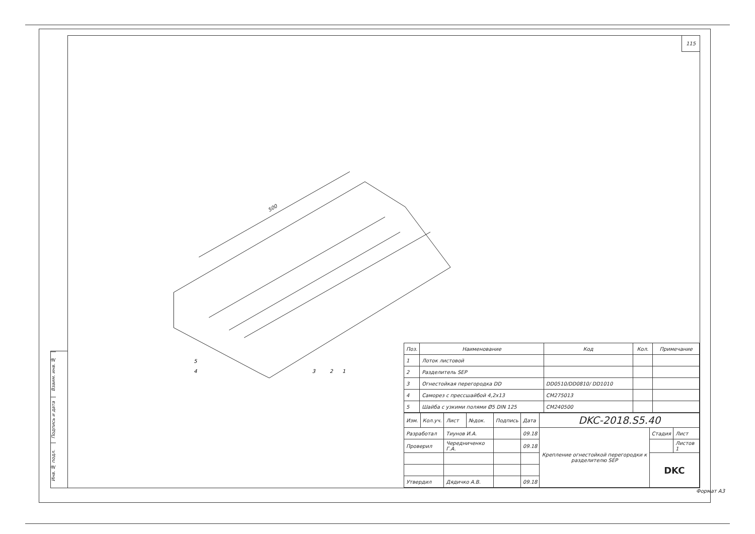Взаим. инв. №
Подпись и дата
Инв. № подл.
115
500
5
4
3
2
1
| Поз. | Наименование | Код | Кол. | Примечание |
| --- | --- | --- | --- | --- |
| 1 | Лоток листовой | | | |
| 2 | Разделитель SEP | | | |
| 3 | Огнестойкая перегородка DD | DD0510/DD0810/ DD1010 | | |
| 4 | Саморез с прессшайбой 4,2x13 | CM275013 | | |
| 5 | Шайба с узкими полями Ø5 DIN 125 | CM240500 | | |
| Изм. | Кол.уч. | Лист | №док. | Подпись | Дата | DKC-2018.S5.40 | | |
| Разработал | | Тиунов И.А. | | | 09.18 | Крепление огнестойкой перегородки к разделителю SEP | Стадия | Лист |
| Проверил | | Чередниченко Г.А. | | | 09.18 | | | Листов 1 |
| | | | | | | | DKC | |
| Утвердил | | Дядичко А.В. | | | 09.18 | | | |
Формат А3